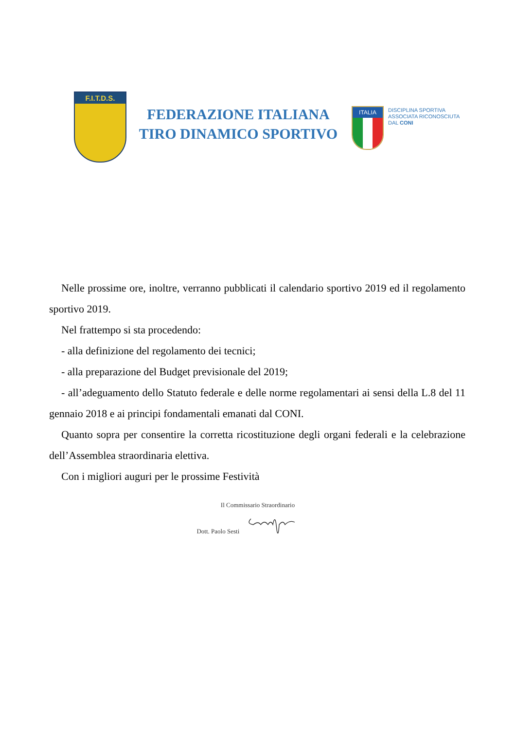F.I.T.D.S.
FEDERAZIONE ITALIANA
TIRO DINAMICO SPORTIVO
ITALIA
DISCIPLINA SPORTIVA
ASSOCIATA RICONOSCIUTA
DAL CONI
Nelle prossime ore, inoltre, verranno pubblicati il calendario sportivo 2019 ed il regolamento sportivo 2019.
Nel frattempo si sta procedendo:
- alla definizione del regolamento dei tecnici;
- alla preparazione del Budget previsionale del 2019;
- all’adeguamento dello Statuto federale e delle norme regolamentari ai sensi della L.8 del 11 gennaio 2018 e ai principi fondamentali emanati dal CONI.
Quanto sopra per consentire la corretta ricostituzione degli organi federali e la celebrazione dell’Assemblea straordinaria elettiva.
Con i migliori auguri per le prossime Festività
Il Commissario Straordinario
Dott. Paolo Sesti